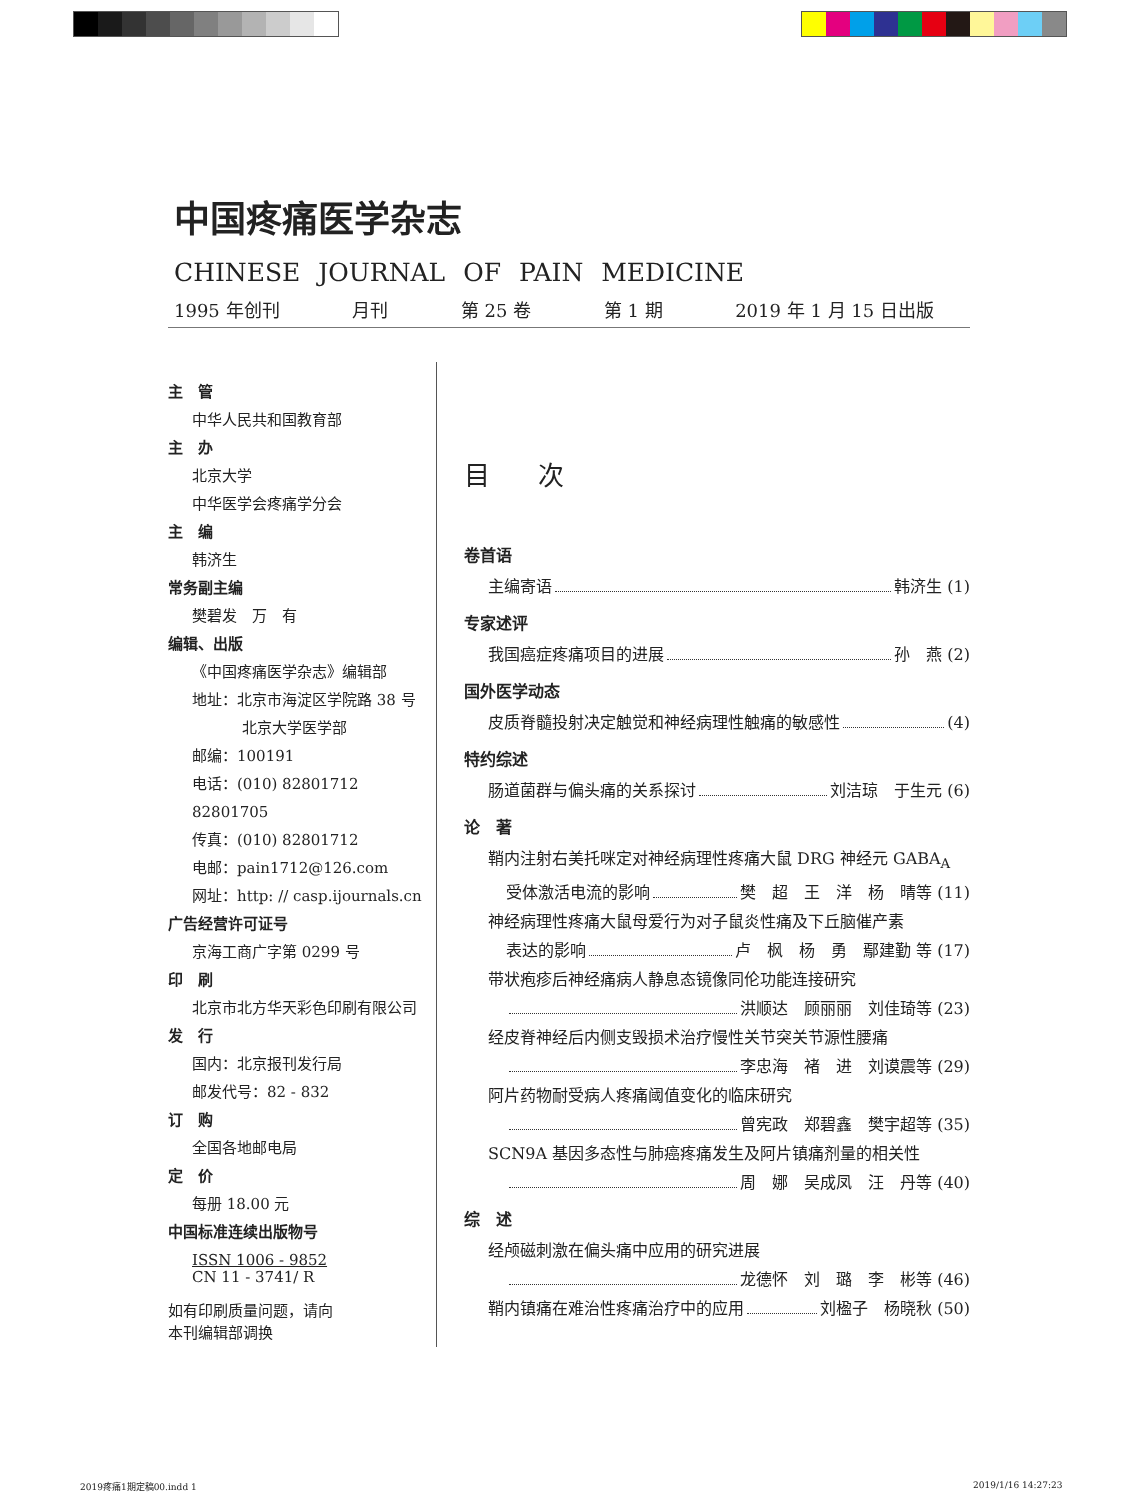中国疼痛医学杂志
CHINESE JOURNAL OF PAIN MEDICINE
1995 年创刊 月刊 第 25 卷 第 1 期 2019 年 1 月 15 日出版
主　管
中华人民共和国教育部
主　办
北京大学
中华医学会疼痛学分会
主　编
韩济生
常务副主编
樊碧发　万　有
编辑、出版
《中国疼痛医学杂志》编辑部
地址：北京市海淀区学院路 38 号
北京大学医学部
邮编：100191
电话：(010) 82801712 82801705
传真：(010) 82801712
电邮：pain1712@126.com
网址：http: // casp.ijournals.cn
广告经营许可证号
京海工商广字第 0299 号
印　刷
北京市北方华天彩色印刷有限公司
发　行
国内：北京报刊发行局
邮发代号：82 - 832
订　购
全国各地邮电局
定　价
每册 18.00 元
中国标准连续出版物号
ISSN 1006 - 9852
CN 11 - 3741/ R
如有印刷质量问题，请向
本刊编辑部调换
目 次
卷首语
主编寄语 韩济生 (1)
专家述评
我国癌症疼痛项目的进展 孙　燕 (2)
国外医学动态
皮质脊髓投射决定触觉和神经病理性触痛的敏感性 (4)
特约综述
肠道菌群与偏头痛的关系探讨 刘洁琼　于生元 (6)
论　著
鞘内注射右美托咪定对神经病理性疼痛大鼠 DRG 神经元 GABA<sub>A</sub>
受体激活电流的影响 樊　超　王　洋　杨　晴等 (11)
神经病理性疼痛大鼠母爱行为对子鼠炎性痛及下丘脑催产素
表达的影响 卢　枫　杨　勇　鄢建勤 等 (17)
带状疱疹后神经痛病人静息态镜像同伦功能连接研究
洪顺达　顾丽丽　刘佳琦等 (23)
经皮脊神经后内侧支毁损术治疗慢性关节突关节源性腰痛
李忠海　褚　进　刘谟震等 (29)
阿片药物耐受病人疼痛阈值变化的临床研究
曾宪政　郑碧鑫　樊宇超等 (35)
SCN9A 基因多态性与肺癌疼痛发生及阿片镇痛剂量的相关性
周　娜　吴成凤　汪　丹等 (40)
综　述
经颅磁刺激在偏头痛中应用的研究进展
龙德怀　刘　璐　李　彬等 (46)
鞘内镇痛在难治性疼痛治疗中的应用 刘楹子　杨晓秋 (50)
2019疼痛1期定稿00.indd 1 2019/1/16 14:27:23